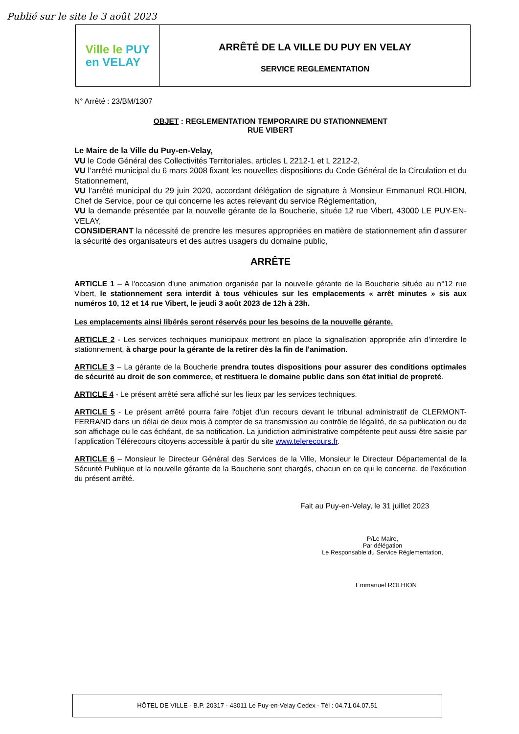Publié sur le site le 3 août 2023
Ville le PUY
en VELAY
ARRÊTÉ DE LA VILLE DU PUY EN VELAY
SERVICE REGLEMENTATION
N° Arrêté : 23/BM/1307
OBJET : REGLEMENTATION TEMPORAIRE DU STATIONNEMENT
RUE VIBERT
Le Maire de la Ville du Puy-en-Velay,
VU le Code Général des Collectivités Territoriales, articles L 2212-1 et L 2212-2,
VU l’arrêté municipal du 6 mars 2008 fixant les nouvelles dispositions du Code Général de la Circulation et du Stationnement,
VU l’arrêté municipal du 29 juin 2020, accordant délégation de signature à Monsieur Emmanuel ROLHION, Chef de Service, pour ce qui concerne les actes relevant du service Réglementation,
VU la demande présentée par la nouvelle gérante de la Boucherie, située 12 rue Vibert, 43000 LE PUY-EN-VELAY,
CONSIDERANT la nécessité de prendre les mesures appropriées en matière de stationnement afin d'assurer la sécurité des organisateurs et des autres usagers du domaine public,
ARRÊTE
ARTICLE 1 – A l'occasion d'une animation organisée par la nouvelle gérante de la Boucherie située au n°12 rue Vibert, le stationnement sera interdit à tous véhicules sur les emplacements « arrêt minutes » sis aux numéros 10, 12 et 14 rue Vibert, le jeudi 3 août 2023 de 12h à 23h.
Les emplacements ainsi libérés seront réservés pour les besoins de la nouvelle gérante.
ARTICLE 2 - Les services techniques municipaux mettront en place la signalisation appropriée afin d’interdire le stationnement, à charge pour la gérante de la retirer dès la fin de l'animation.
ARTICLE 3 – La gérante de la Boucherie prendra toutes dispositions pour assurer des conditions optimales de sécurité au droit de son commerce, et restituera le domaine public dans son état initial de propreté.
ARTICLE 4 - Le présent arrêté sera affiché sur les lieux par les services techniques.
ARTICLE 5 - Le présent arrêté pourra faire l'objet d'un recours devant le tribunal administratif de CLERMONT-FERRAND dans un délai de deux mois à compter de sa transmission au contrôle de légalité, de sa publication ou de son affichage ou le cas échéant, de sa notification. La juridiction administrative compétente peut aussi être saisie par l’application Télérecours citoyens accessible à partir du site www.telerecours.fr.
ARTICLE 6 – Monsieur le Directeur Général des Services de la Ville, Monsieur le Directeur Départemental de la Sécurité Publique et la nouvelle gérante de la Boucherie sont chargés, chacun en ce qui le concerne, de l'exécution du présent arrêté.
Fait au Puy-en-Velay, le 31 juillet 2023
P/Le Maire,
Par délégation
Le Responsable du Service Réglementation,
Emmanuel ROLHION
HÔTEL DE VILLE - B.P. 20317 - 43011 Le Puy-en-Velay Cedex - Tél : 04.71.04.07.51